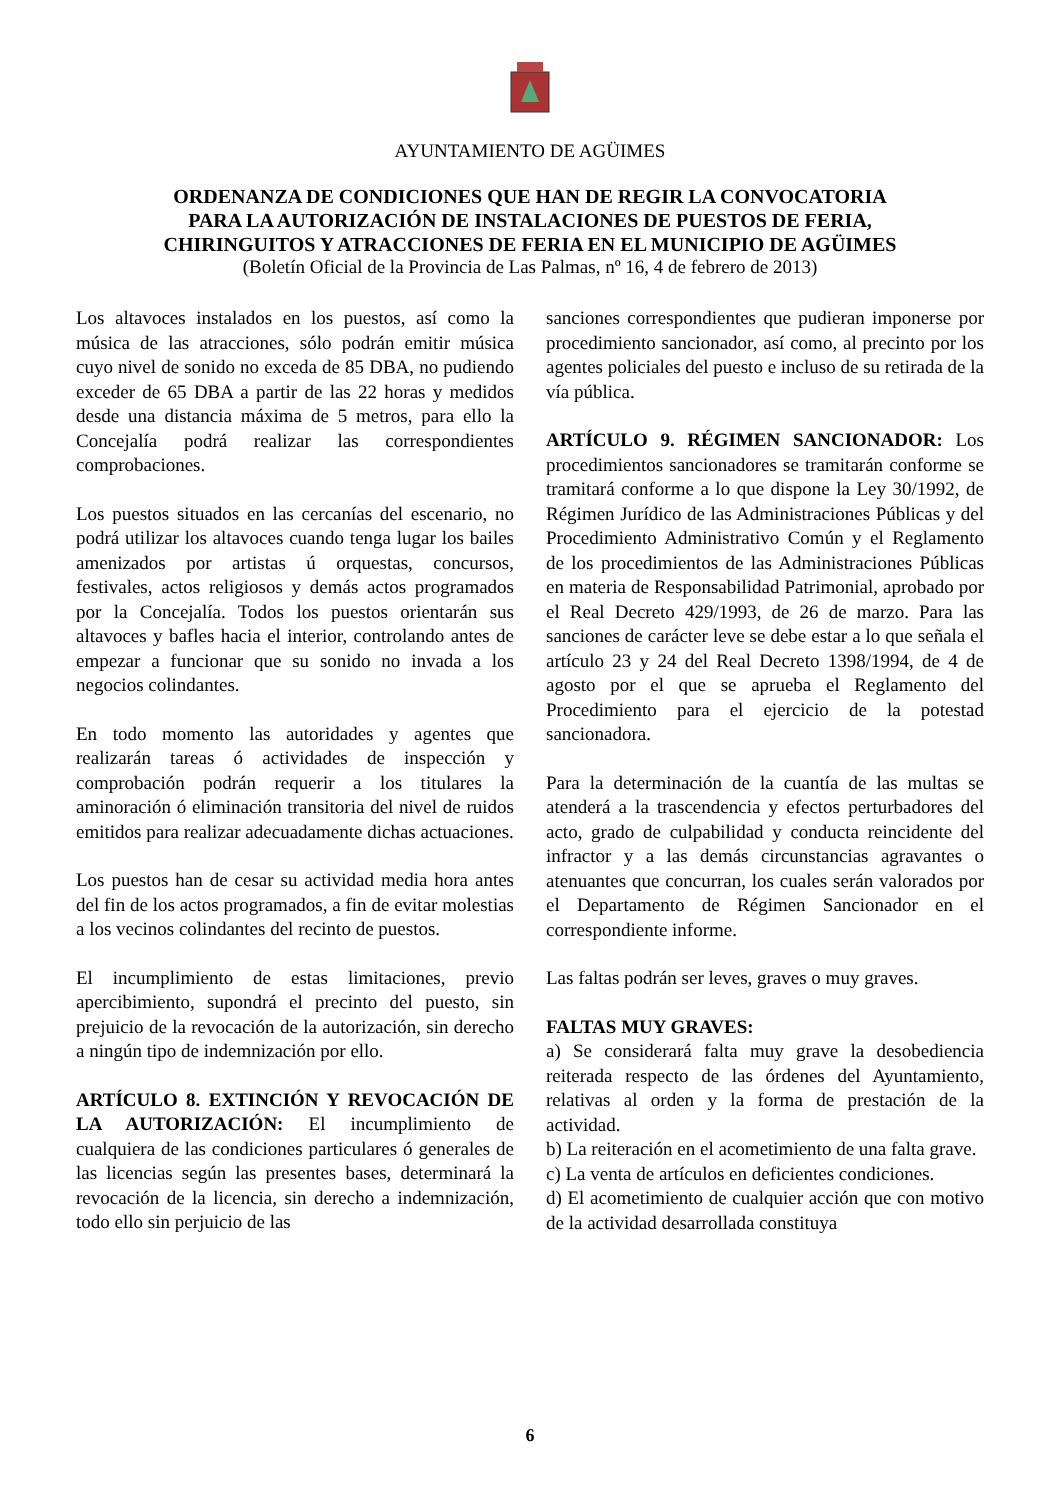AYUNTAMIENTO DE AGÜIMES
ORDENANZA DE CONDICIONES QUE HAN DE REGIR LA CONVOCATORIA
PARA LA AUTORIZACIÓN DE INSTALACIONES DE PUESTOS DE FERIA,
CHIRINGUITOS Y ATRACCIONES DE FERIA EN EL MUNICIPIO DE AGÜIMES
(Boletín Oficial de la Provincia de Las Palmas, nº 16, 4 de febrero de 2013)
Los altavoces instalados en los puestos, así como la música de las atracciones, sólo podrán emitir música cuyo nivel de sonido no exceda de 85 DBA, no pudiendo exceder de 65 DBA a partir de las 22 horas y medidos desde una distancia máxima de 5 metros, para ello la Concejalía podrá realizar las correspondientes comprobaciones.
Los puestos situados en las cercanías del escenario, no podrá utilizar los altavoces cuando tenga lugar los bailes amenizados por artistas ú orquestas, concursos, festivales, actos religiosos y demás actos programados por la Concejalía. Todos los puestos orientarán sus altavoces y bafles hacia el interior, controlando antes de empezar a funcionar que su sonido no invada a los negocios colindantes.
En todo momento las autoridades y agentes que realizarán tareas ó actividades de inspección y comprobación podrán requerir a los titulares la aminoración ó eliminación transitoria del nivel de ruidos emitidos para realizar adecuadamente dichas actuaciones.
Los puestos han de cesar su actividad media hora antes del fin de los actos programados, a fin de evitar molestias a los vecinos colindantes del recinto de puestos.
El incumplimiento de estas limitaciones, previo apercibimiento, supondrá el precinto del puesto, sin prejuicio de la revocación de la autorización, sin derecho a ningún tipo de indemnización por ello.
ARTÍCULO 8. EXTINCIÓN Y REVOCACIÓN DE LA AUTORIZACIÓN: El incumplimiento de cualquiera de las condiciones particulares ó generales de las licencias según las presentes bases, determinará la revocación de la licencia, sin derecho a indemnización, todo ello sin perjuicio de las
sanciones correspondientes que pudieran imponerse por procedimiento sancionador, así como, al precinto por los agentes policiales del puesto e incluso de su retirada de la vía pública.
ARTÍCULO 9. RÉGIMEN SANCIONADOR: Los procedimientos sancionadores se tramitarán conforme se tramitará conforme a lo que dispone la Ley 30/1992, de Régimen Jurídico de las Administraciones Públicas y del Procedimiento Administrativo Común y el Reglamento de los procedimientos de las Administraciones Públicas en materia de Responsabilidad Patrimonial, aprobado por el Real Decreto 429/1993, de 26 de marzo. Para las sanciones de carácter leve se debe estar a lo que señala el artículo 23 y 24 del Real Decreto 1398/1994, de 4 de agosto por el que se aprueba el Reglamento del Procedimiento para el ejercicio de la potestad sancionadora.
Para la determinación de la cuantía de las multas se atenderá a la trascendencia y efectos perturbadores del acto, grado de culpabilidad y conducta reincidente del infractor y a las demás circunstancias agravantes o atenuantes que concurran, los cuales serán valorados por el Departamento de Régimen Sancionador en el correspondiente informe.
Las faltas podrán ser leves, graves o muy graves.
FALTAS MUY GRAVES:
a) Se considerará falta muy grave la desobediencia reiterada respecto de las órdenes del Ayuntamiento, relativas al orden y la forma de prestación de la actividad.
b) La reiteración en el acometimiento de una falta grave.
c) La venta de artículos en deficientes condiciones.
d) El acometimiento de cualquier acción que con motivo de la actividad desarrollada constituya
6